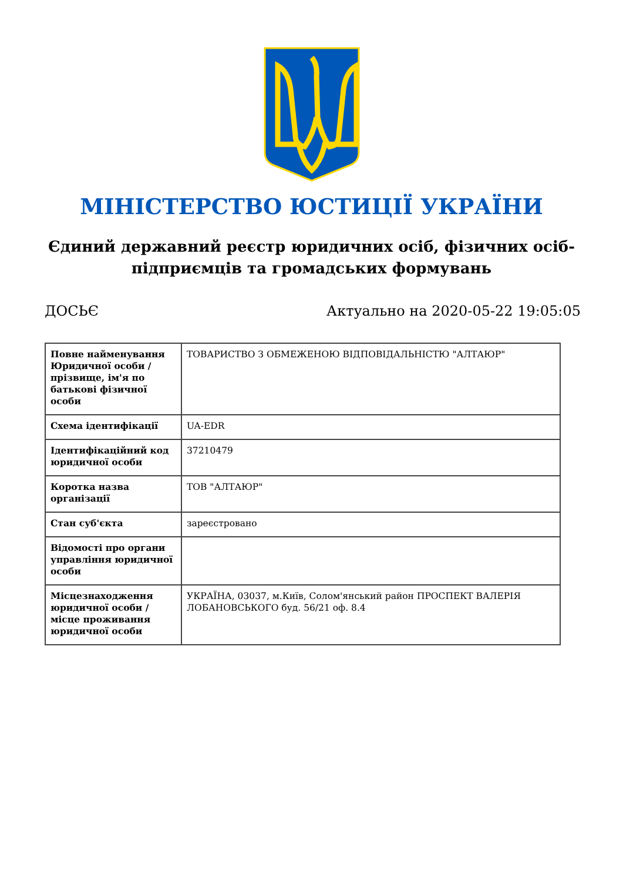МІНІСТЕРСТВО ЮСТИЦІЇ УКРАЇНИ
Єдиний державний реєстр юридичних осіб, фізичних осіб-підприємців та громадських формувань
ДОСЬЄ Актуально на 2020-05-22 19:05:05
| Повне найменування Юридичної особи / прізвище, ім'я по батькові фізичної особи | ТОВАРИСТВО З ОБМЕЖЕНОЮ ВІДПОВІДАЛЬНІСТЮ "АЛТАЮР" |
| Схема ідентифікації | UA-EDR |
| Ідентифікаційний код юридичної особи | 37210479 |
| Коротка назва організації | ТОВ "АЛТАЮР" |
| Стан суб'єкта | зареєстровано |
| Відомості про органи управління юридичної особи | |
| Місцезнаходження юридичної особи / місце проживання юридичної особи | УКРАЇНА, 03037, м.Київ, Солом'янський район ПРОСПЕКТ ВАЛЕРІЯ ЛОБАНОВСЬКОГО буд. 56/21 оф. 8.4 |